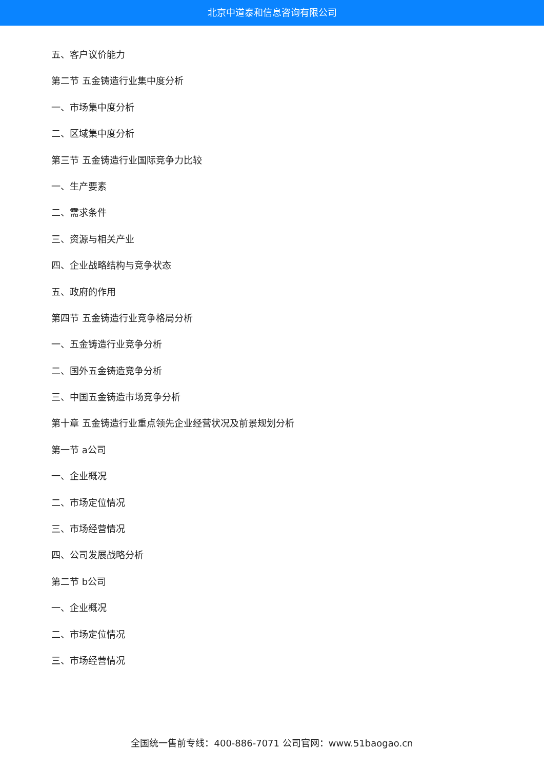北京中道泰和信息咨询有限公司
五、客户议价能力
第二节 五金铸造行业集中度分析
一、市场集中度分析
二、区域集中度分析
第三节 五金铸造行业国际竞争力比较
一、生产要素
二、需求条件
三、资源与相关产业
四、企业战略结构与竞争状态
五、政府的作用
第四节 五金铸造行业竞争格局分析
一、五金铸造行业竞争分析
二、国外五金铸造竞争分析
三、中国五金铸造市场竞争分析
第十章 五金铸造行业重点领先企业经营状况及前景规划分析
第一节 a公司
一、企业概况
二、市场定位情况
三、市场经营情况
四、公司发展战略分析
第二节 b公司
一、企业概况
二、市场定位情况
三、市场经营情况
全国统一售前专线：400-886-7071 公司官网：www.51baogao.cn